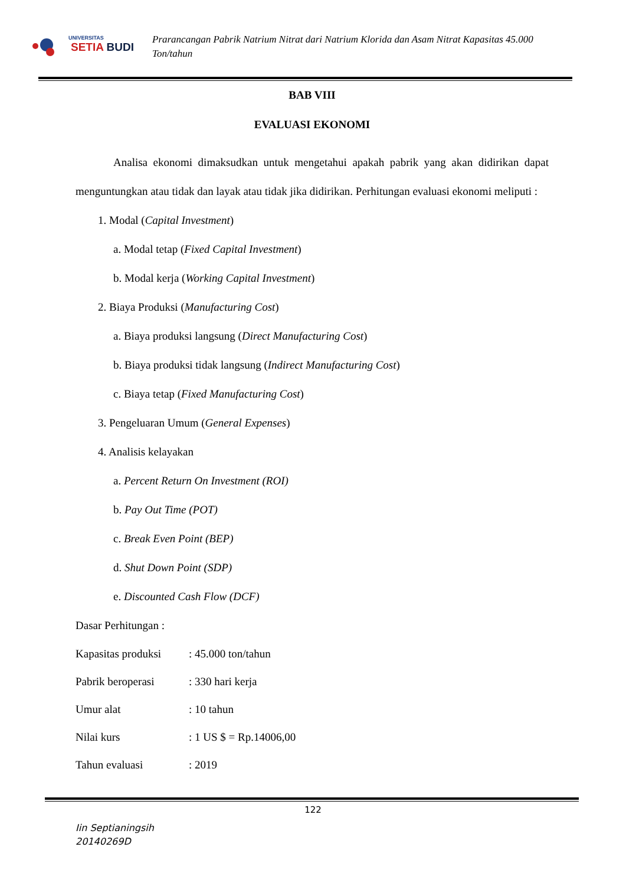UNIVERSITAS
SETIA BUDI
Prarancangan Pabrik Natrium Nitrat dari Natrium Klorida dan Asam Nitrat Kapasitas 45.000 Ton/tahun
BAB VIII
EVALUASI EKONOMI
Analisa ekonomi dimaksudkan untuk mengetahui apakah pabrik yang akan didirikan dapat menguntungkan atau tidak dan layak atau tidak jika didirikan. Perhitungan evaluasi ekonomi meliputi :
1. Modal (Capital Investment)
a. Modal tetap (Fixed Capital Investment)
b. Modal kerja (Working Capital Investment)
2. Biaya Produksi (Manufacturing Cost)
a. Biaya produksi langsung (Direct Manufacturing Cost)
b. Biaya produksi tidak langsung (Indirect Manufacturing Cost)
c. Biaya tetap (Fixed Manufacturing Cost)
3. Pengeluaran Umum (General Expenses)
4. Analisis kelayakan
a. Percent Return On Investment (ROI)
b. Pay Out Time (POT)
c. Break Even Point (BEP)
d. Shut Down Point (SDP)
e. Discounted Cash Flow (DCF)
Dasar Perhitungan :
Kapasitas produksi : 45.000 ton/tahun
Pabrik beroperasi : 330 hari kerja
Umur alat : 10 tahun
Nilai kurs : 1 US $ = Rp.14006,00
Tahun evaluasi : 2019
122
Iin Septianingsih
20140269D